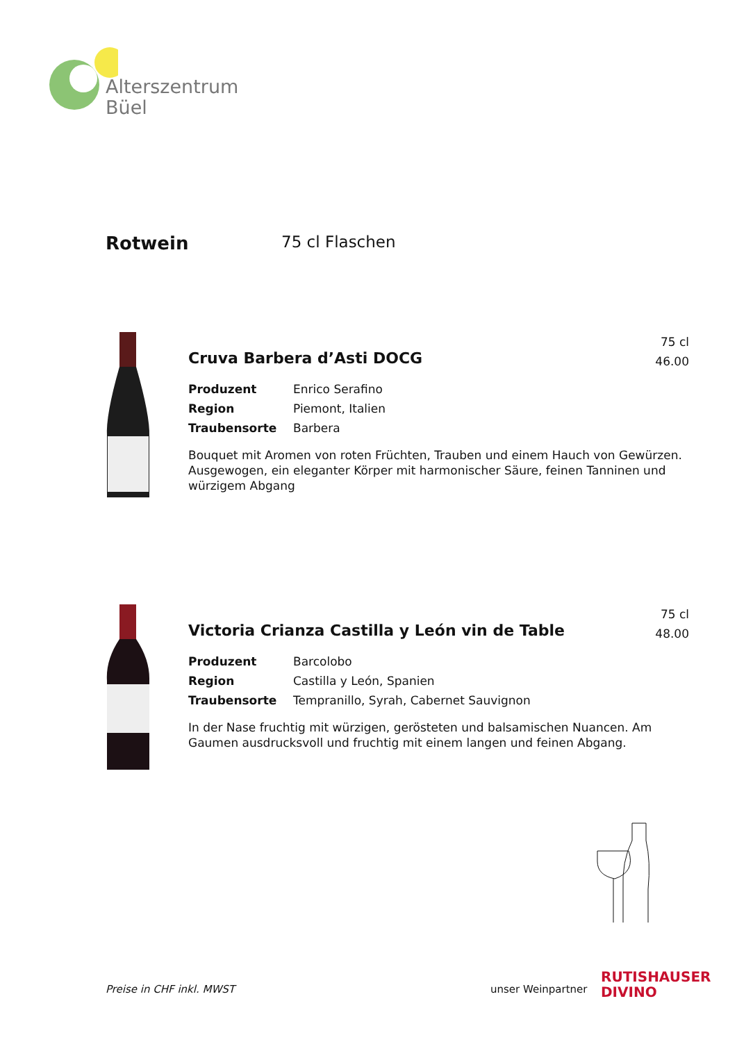Alterszentrum
Büel
Rotwein 75 cl Flaschen
75 cl
46.00
Cruva Barbera d’Asti DOCG
Produzent Enrico Serafino
Region Piemont, Italien
Traubensorte Barbera
Bouquet mit Aromen von roten Früchten, Trauben und einem Hauch von Gewürzen. Ausgewogen, ein eleganter Körper mit harmonischer Säure, feinen Tanninen und würzigem Abgang
75 cl
48.00
Victoria Crianza Castilla y León vin de Table
Produzent Barcolobo
Region Castilla y León, Spanien
Traubensorte Tempranillo, Syrah, Cabernet Sauvignon
In der Nase fruchtig mit würzigen, gerösteten und balsamischen Nuancen. Am Gaumen ausdrucksvoll und fruchtig mit einem langen und feinen Abgang.
Preise in CHF inkl. MWST unser Weinpartner
RUTISHAUSER
DIVINO